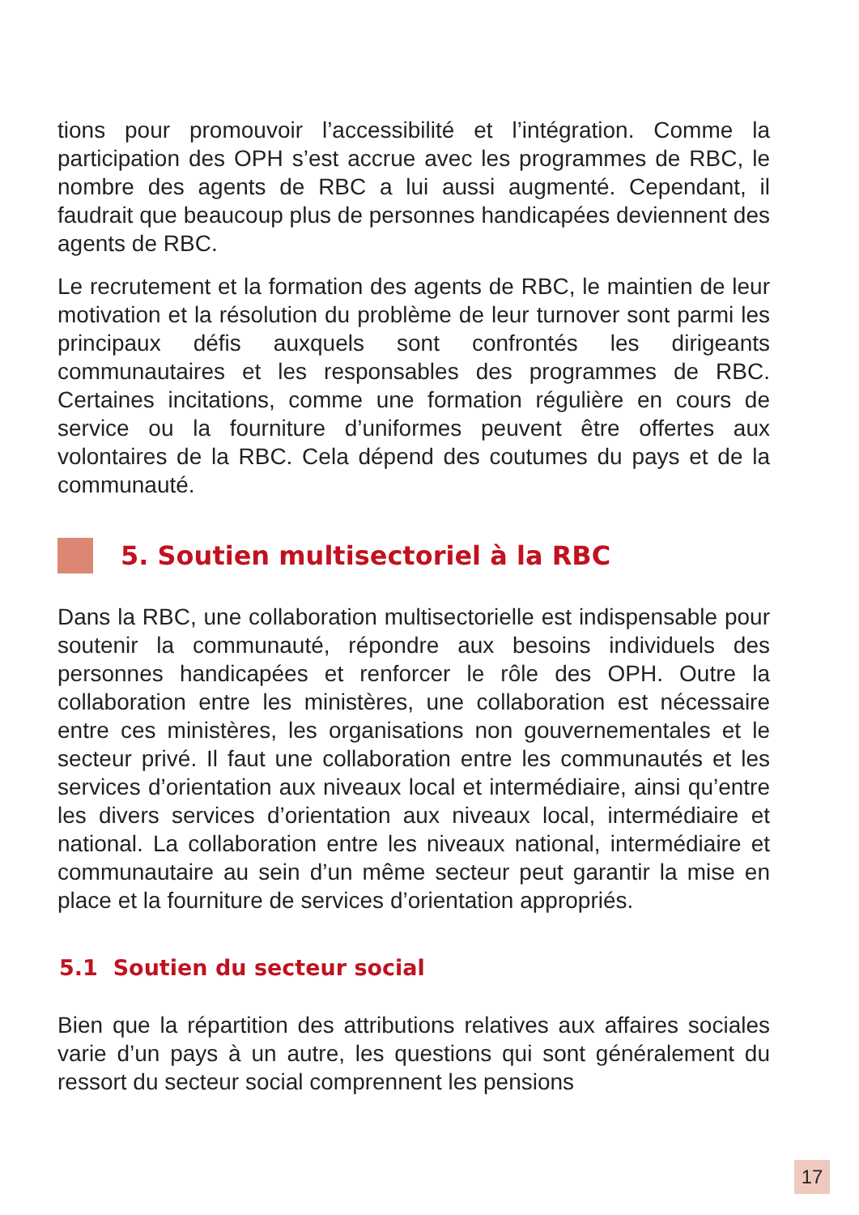tions pour promouvoir l’accessibilité et l’intégration. Comme la participation des OPH s’est accrue avec les programmes de RBC, le nombre des agents de RBC a lui aussi augmenté. Cependant, il faudrait que beaucoup plus de personnes handicapées deviennent des agents de RBC.
Le recrutement et la formation des agents de RBC, le maintien de leur motivation et la résolution du problème de leur turnover sont parmi les principaux défis auxquels sont confrontés les dirigeants communautaires et les responsables des programmes de RBC. Certaines incitations, comme une formation régulière en cours de service ou la fourniture d’uniformes peuvent être offertes aux volontaires de la RBC. Cela dépend des coutumes du pays et de la communauté.
5. Soutien multisectoriel à la RBC
Dans la RBC, une collaboration multisectorielle est indispensable pour soutenir la communauté, répondre aux besoins individuels des personnes handicapées et renforcer le rôle des OPH. Outre la collaboration entre les ministères, une collaboration est nécessaire entre ces ministères, les organisations non gouvernementales et le secteur privé. Il faut une collaboration entre les communautés et les services d’orientation aux niveaux local et intermédiaire, ainsi qu’entre les divers services d’orientation aux niveaux local, intermédiaire et national. La collaboration entre les niveaux national, intermédiaire et communautaire au sein d’un même secteur peut garantir la mise en place et la fourniture de services d’orientation appropriés.
5.1 Soutien du secteur social
Bien que la répartition des attributions relatives aux affaires sociales varie d’un pays à un autre, les questions qui sont généralement du ressort du secteur social comprennent les pensions
17